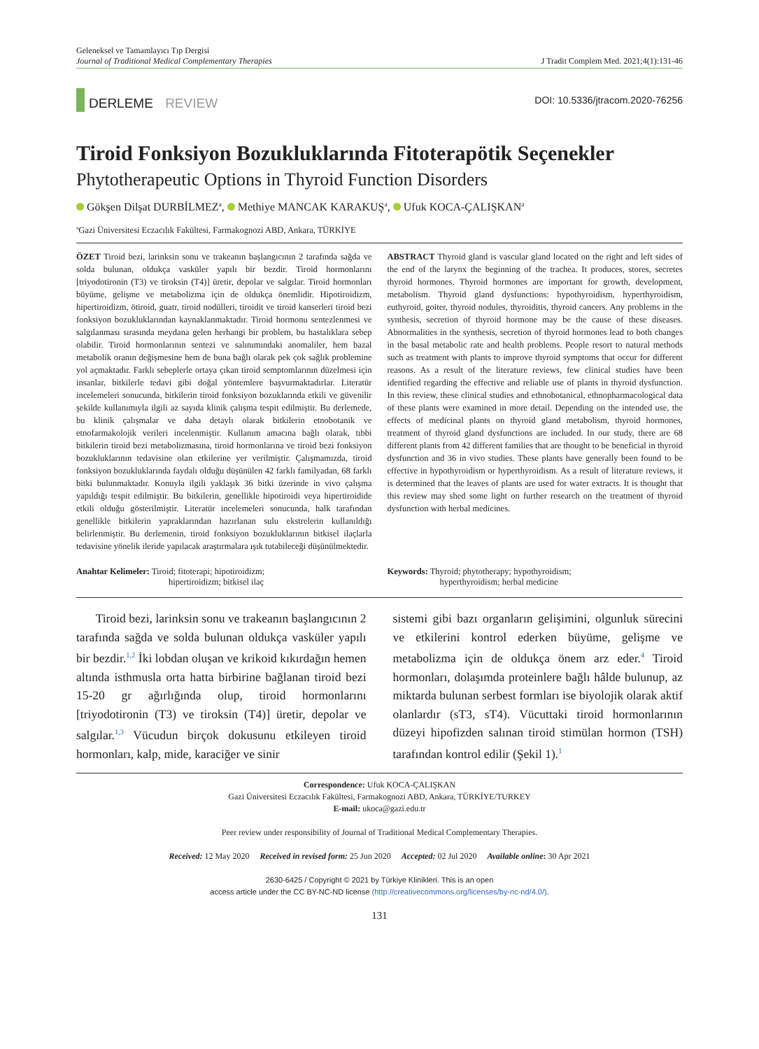Geleneksel ve Tamamlayıcı Tıp Dergisi
Journal of Traditional Medical Complementary Therapies
J Tradit Complem Med. 2021;4(1):131-46
DERLEME REVIEW
DOI: 10.5336/jtracom.2020-76256
Tiroid Fonksiyon Bozukluklarında Fitoterapötik Seçenekler
Phytotherapeutic Options in Thyroid Function Disorders
Gökşen Dilşat DURBİLMEZ<sup>a</sup>, Methiye MANCAK KARAKUŞ<sup>a</sup>, Ufuk KOCA-ÇALIŞKAN<sup>a</sup>
<sup>a</sup> Gazi Üniversitesi Eczacılık Fakültesi, Farmakognozi ABD, Ankara, TÜRKİYE
ÖZET Tiroid bezi, larinksin sonu ve trakeanın başlangıcının 2 tarafında sağda ve solda bulunan, oldukça vasküler yapılı bir bezdir. Tiroid hormonlarını [triyodotironin (T3) ve tiroksin (T4)] üretir, depolar ve salgılar. Tiroid hormonları büyüme, gelişme ve metabolizma için de oldukça önemlidir. Hipotiroidizm, hipertiroidizm, ötiroid, guatr, tiroid nodülleri, tiroidit ve tiroid kanserleri tiroid bezi fonksiyon bozukluklarından kaynaklanmaktadır. Tiroid hormonu sentezlenmesi ve salgılanması sırasında meydana gelen herhangi bir problem, bu hastalıklara sebep olabilir. Tiroid hormonlarının sentezi ve salınımındaki anomaliler, hem bazal metabolik oranın değişmesine hem de buna bağlı olarak pek çok sağlık problemine yol açmaktadır. Farklı sebeplerle ortaya çıkan tiroid semptomlarının düzelmesi için insanlar, bitkilerle tedavi gibi doğal yöntemlere başvurmaktadırlar. Literatür incelemeleri sonucunda, bitkilerin tiroid fonksiyon bozuklarında etkili ve güvenilir şekilde kullanımıyla ilgili az sayıda klinik çalışma tespit edilmiştir. Bu derlemede, bu klinik çalışmalar ve daha detaylı olarak bitkilerin etnobotanik ve etnofarmakolojik verileri incelenmiştir. Kullanım amacına bağlı olarak, tıbbi bitkilerin tiroid bezi metabolizmasına, tiroid hormonlarına ve tiroid bezi fonksiyon bozukluklarının tedavisine olan etkilerine yer verilmiştir. Çalışmamızda, tiroid fonksiyon bozukluklarında faydalı olduğu düşünülen 42 farklı familyadan, 68 farklı bitki bulunmaktadır. Konuyla ilgili yaklaşık 36 bitki üzerinde in vivo çalışma yapıldığı tespit edilmiştir. Bu bitkilerin, genellikle hipotiroidi veya hipertiroidide etkili olduğu gösterilmiştir. Literatür incelemeleri sonucunda, halk tarafından genellikle bitkilerin yapraklarından hazırlanan sulu ekstrelerin kullanıldığı belirlenmiştir. Bu derlemenin, tiroid fonksiyon bozukluklarının bitkisel ilaçlarla tedavisine yönelik ileride yapılacak araştırmalara ışık tutabileceği düşünülmektedir.
ABSTRACT Thyroid gland is vascular gland located on the right and left sides of the end of the larynx the beginning of the trachea. It produces, stores, secretes thyroid hormones. Thyroid hormones are important for growth, development, metabolism. Thyroid gland dysfunctions: hypothyroidism, hyperthyroidism, euthyroid, goiter, thyroid nodules, thyroiditis, thyroid cancers. Any problems in the synthesis, secretion of thyroid hormone may be the cause of these diseases. Abnormalities in the synthesis, secretion of thyroid hormones lead to both changes in the basal metabolic rate and health problems. People resort to natural methods such as treatment with plants to improve thyroid symptoms that occur for different reasons. As a result of the literature reviews, few clinical studies have been identified regarding the effective and reliable use of plants in thyroid dysfunction. In this review, these clinical studies and ethnobotanical, ethnopharmacological data of these plants were examined in more detail. Depending on the intended use, the effects of medicinal plants on thyroid gland metabolism, thyroid hormones, treatment of thyroid gland dysfunctions are included. In our study, there are 68 different plants from 42 different families that are thought to be beneficial in thyroid dysfunction and 36 in vivo studies. These plants have generally been found to be effective in hypothyroidism or hyperthyroidism. As a result of literature reviews, it is determined that the leaves of plants are used for water extracts. It is thought that this review may shed some light on further research on the treatment of thyroid dysfunction with herbal medicines.
Anahtar Kelimeler: Tiroid; fitoterapi; hipotiroidizm;
hipertiroidizm; bitkisel ilaç
Keywords: Thyroid; phytotherapy; hypothyroidism;
hyperthyroidism; herbal medicine
Tiroid bezi, larinksin sonu ve trakeanın başlangıcının 2 tarafında sağda ve solda bulunan oldukça vasküler yapılı bir bezdir.<sup>1,2</sup> İki lobdan oluşan ve krikoid kıkırdağın hemen altında isthmusla orta hatta birbirine bağlanan tiroid bezi 15-20 gr ağırlığında olup, tiroid hormonlarını [triyodotironin (T3) ve tiroksin (T4)] üretir, depolar ve salgılar.<sup>1,3</sup> Vücudun birçok dokusunu etkileyen tiroid hormonları, kalp, mide, karaciğer ve sinir
sistemi gibi bazı organların gelişimini, olgunluk sürecini ve etkilerini kontrol ederken büyüme, gelişme ve metabolizma için de oldukça önem arz eder.<sup>4</sup> Tiroid hormonları, dolaşımda proteinlere bağlı hâlde bulunup, az miktarda bulunan serbest formları ise biyolojik olarak aktif olanlardır (sT3, sT4). Vücuttaki tiroid hormonlarının düzeyi hipofizden salınan tiroid stimülan hormon (TSH) tarafından kontrol edilir (Şekil 1).<sup>1</sup>
Correspondence: Ufuk KOCA-ÇALIŞKAN
Gazi Üniversitesi Eczacılık Fakültesi, Farmakognozi ABD, Ankara, TÜRKİYE/TURKEY
E-mail: ukoca@gazi.edu.tr
Peer review under responsibility of Journal of Traditional Medical Complementary Therapies.
Received: 12 May 2020 Received in revised form: 25 Jun 2020 Accepted: 02 Jul 2020 Available online: 30 Apr 2021
2630-6425 / Copyright © 2021 by Türkiye Klinikleri. This is an open
access article under the CC BY-NC-ND license (http://creativecommons.org/licenses/by-nc-nd/4.0/).
131